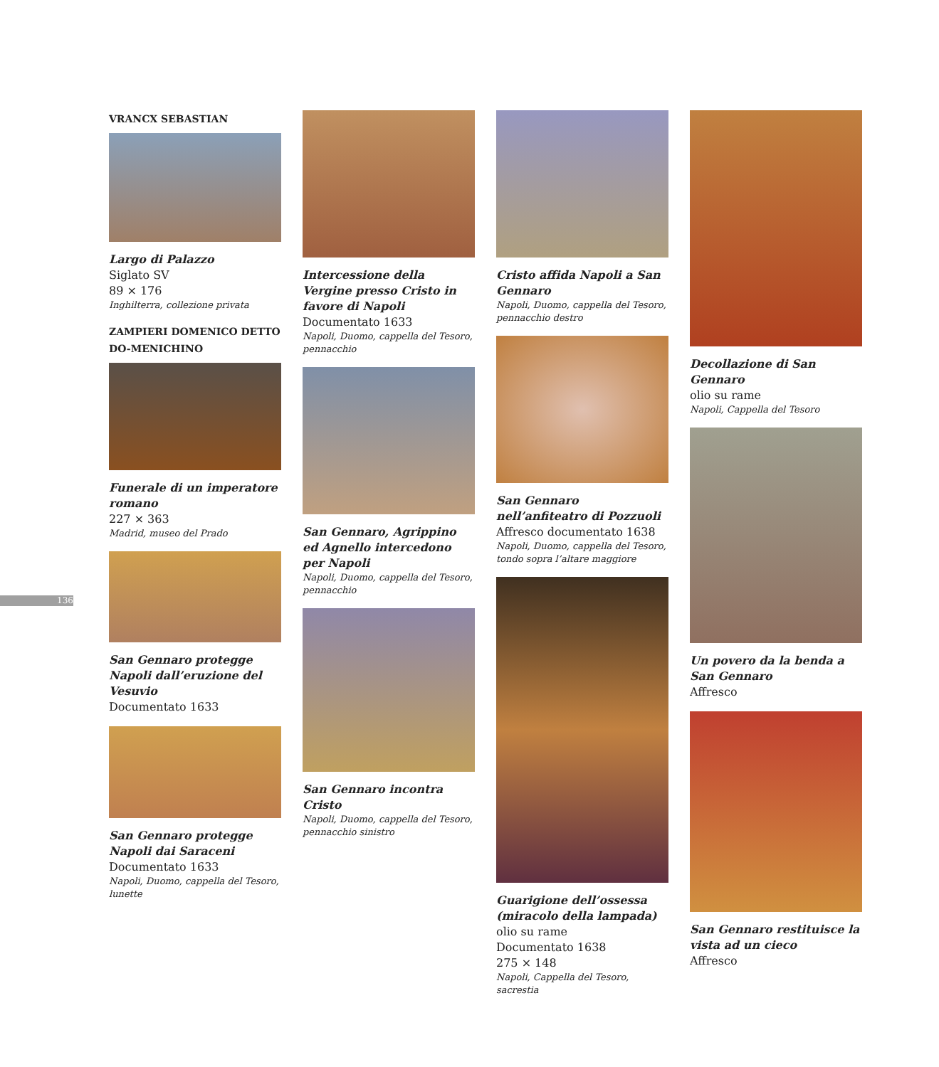136
VRANCX SEBASTIAN
Largo di Palazzo
Siglato SV
89 × 176
Inghilterra, collezione privata
ZAMPIERI DOMENICO DETTO DO-MENICHINO
Funerale di un imperatore romano
227 × 363
Madrid, museo del Prado
San Gennaro protegge Napoli dall’eruzione del Vesuvio
Documentato 1633
San Gennaro protegge Napoli dai Saraceni
Documentato 1633
Napoli, Duomo, cappella del Tesoro, lunette
Intercessione della Vergine presso Cristo in favore di Napoli
Documentato 1633
Napoli, Duomo, cappella del Tesoro, pennacchio
San Gennaro, Agrippino ed Agnello intercedono per Napoli
Napoli, Duomo, cappella del Tesoro, pennacchio
San Gennaro incontra Cristo
Napoli, Duomo, cappella del Tesoro, pennacchio sinistro
Cristo affida Napoli a San Gennaro
Napoli, Duomo, cappella del Tesoro, pennacchio destro
San Gennaro nell’anfiteatro di Pozzuoli
Affresco documentato 1638
Napoli, Duomo, cappella del Tesoro, tondo sopra l’altare maggiore
Guarigione dell’ossessa (miracolo della lampada)
olio su rame
Documentato 1638
275 × 148
Napoli, Cappella del Tesoro, sacrestia
Decollazione di San Gennaro
olio su rame
Napoli, Cappella del Tesoro
Un povero da la benda a San Gennaro
Affresco
San Gennaro restituisce la vista ad un cieco
Affresco